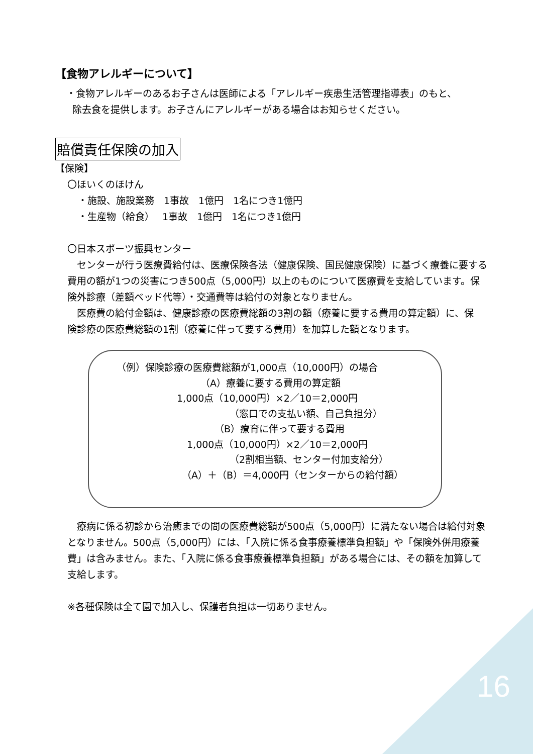【食物アレルギーについて】
・食物アレルギーのあるお子さんは医師による「アレルギー疾患生活管理指導表」のもと、
除去食を提供します。お子さんにアレルギーがある場合はお知らせください。
賠償責任保険の加入
【保険】
〇ほいくのほけん
・施設、施設業務　1事故　1億円　1名につき1億円
・生産物（給食）　 1事故　1億円　1名につき1億円
〇日本スポーツ振興センター
　センターが行う医療費給付は、医療保険各法（健康保険、国民健康保険）に基づく療養に要する費用の額が1つの災害につき500点（5,000円）以上のものについて医療費を支給しています。保険外診療（差額ベッド代等）・交通費等は給付の対象となりません。
　医療費の給付金額は、健康診療の医療費総額の3割の額（療養に要する費用の算定額）に、保　険診療の医療費総額の1割（療養に伴って要する費用）を加算した額となります。
（例）保険診療の医療費総額が1,000点（10,000円）の場合
（A）療養に要する費用の算定額
1,000点（10,000円）×2／10＝2,000円
（窓口での支払い額、自己負担分）
（B）療育に伴って要する費用
1,000点（10,000円）×2／10＝2,000円
（2割相当額、センター付加支給分）
（A）＋（B）＝4,000円（センターからの給付額）
　療病に係る初診から治癒までの間の医療費総額が500点（5,000円）に満たない場合は給付対象となりません。500点（5,000円）には、「入院に係る食事療養標準負担額」や「保険外併用療養費」は含みません。また、「入院に係る食事療養標準負担額」がある場合には、その額を加算して支給します。
※各種保険は全て園で加入し、保護者負担は一切ありません。
16